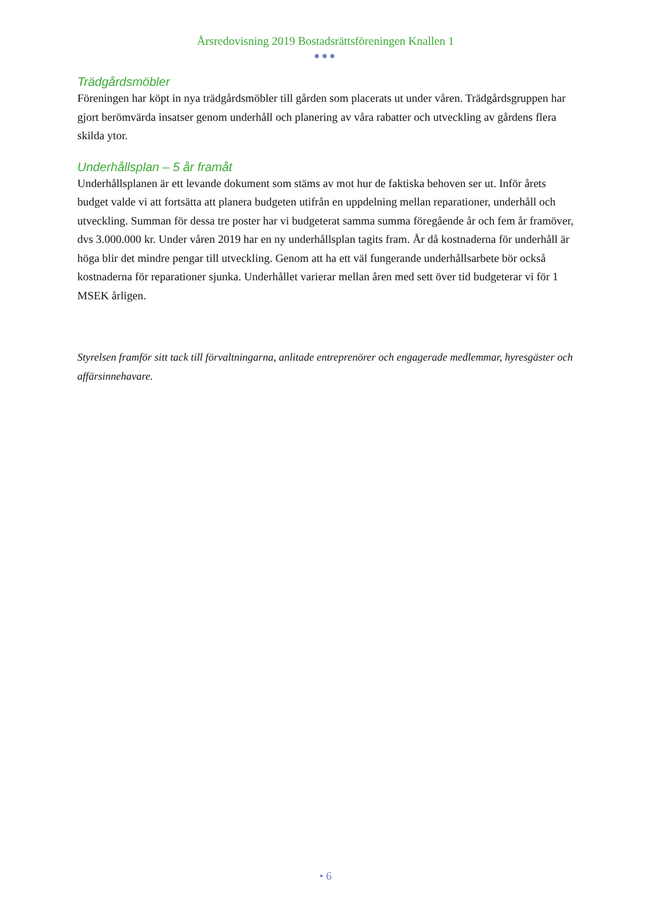Årsredovisning 2019 Bostadsrättsföreningen Knallen 1
●●●
Trädgårdsmöbler
Föreningen har köpt in nya trädgårdsmöbler till gården som placerats ut under våren. Trädgårdsgruppen har gjort berömvärda insatser genom underhåll och planering av våra rabatter och utveckling av gårdens flera skilda ytor.
Underhållsplan – 5 år framåt
Underhållsplanen är ett levande dokument som stäms av mot hur de faktiska behoven ser ut. Inför årets budget valde vi att fortsätta att planera budgeten utifrån en uppdelning mellan reparationer, underhåll och utveckling. Summan för dessa tre poster har vi budgeterat samma summa föregående år och fem år framöver, dvs 3.000.000 kr. Under våren 2019 har en ny underhållsplan tagits fram. År då kostnaderna för underhåll är höga blir det mindre pengar till utveckling. Genom att ha ett väl fungerande underhållsarbete bör också kostnaderna för reparationer sjunka. Underhållet varierar mellan åren med sett över tid budgeterar vi för 1 MSEK årligen.
Styrelsen framför sitt tack till förvaltningarna, anlitade entreprenörer och engagerade medlemmar, hyresgäster och affärsinnehavare.
• 6